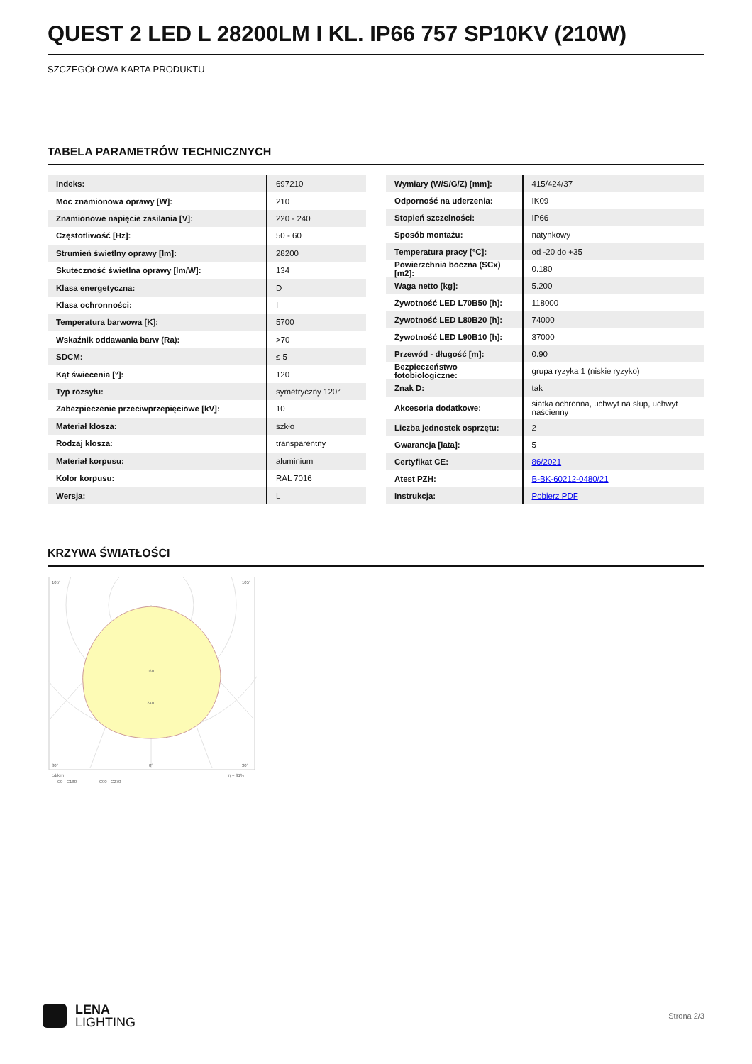QUEST 2 LED L 28200LM I KL. IP66 757 SP10KV (210W)
SZCZEGÓŁOWA KARTA PRODUKTU
TABELA PARAMETRÓW TECHNICZNYCH
| Indeks: | 697210 |
| Moc znamionowa oprawy [W]: | 210 |
| Znamionowe napięcie zasilania [V]: | 220 - 240 |
| Częstotliwość [Hz]: | 50 - 60 |
| Strumień świetlny oprawy [lm]: | 28200 |
| Skuteczność świetlna oprawy [lm/W]: | 134 |
| Klasa energetyczna: | D |
| Klasa ochronności: | I |
| Temperatura barwowa [K]: | 5700 |
| Wskaźnik oddawania barw (Ra): | >70 |
| SDCM: | ≤ 5 |
| Kąt świecenia [°]: | 120 |
| Typ rozsyłu: | symetryczny 120° |
| Zabezpieczenie przeciwprzepięciowe [kV]: | 10 |
| Materiał klosza: | szkło |
| Rodzaj klosza: | transparentny |
| Materiał korpusu: | aluminium |
| Kolor korpusu: | RAL 7016 |
| Wersja: | L |
| Wymiary (W/S/G/Z) [mm]: | 415/424/37 |
| Odporność na uderzenia: | IK09 |
| Stopień szczelności: | IP66 |
| Sposób montażu: | natynkowy |
| Temperatura pracy [°C]: | od -20 do +35 |
| Powierzchnia boczna (SCx) [m2]: | 0.180 |
| Waga netto [kg]: | 5.200 |
| Żywotność LED L70B50 [h]: | 118000 |
| Żywotność LED L80B20 [h]: | 74000 |
| Żywotność LED L90B10 [h]: | 37000 |
| Przewód - długość [m]: | 0.90 |
| Bezpieczeństwo fotobiologiczne: | grupa ryzyka 1 (niskie ryzyko) |
| Znak D: | tak |
| Akcesoria dodatkowe: | siatka ochronna, uchwyt na słup, uchwyt naścienny |
| Liczba jednostek osprzętu: | 2 |
| Gwarancja [lata]: | 5 |
| Certyfikat CE: | 86/2021 |
| Atest PZH: | B-BK-60212-0480/21 |
| Instrukcja: | Pobierz PDF |
KRZYWA ŚWIATŁOŚCI
160
240
105°
105°
30°
0°
30°
cd/klm
η = 91%
— C0 - C180
— C90 - C270
LENA
LIGHTING
Strona 2/3